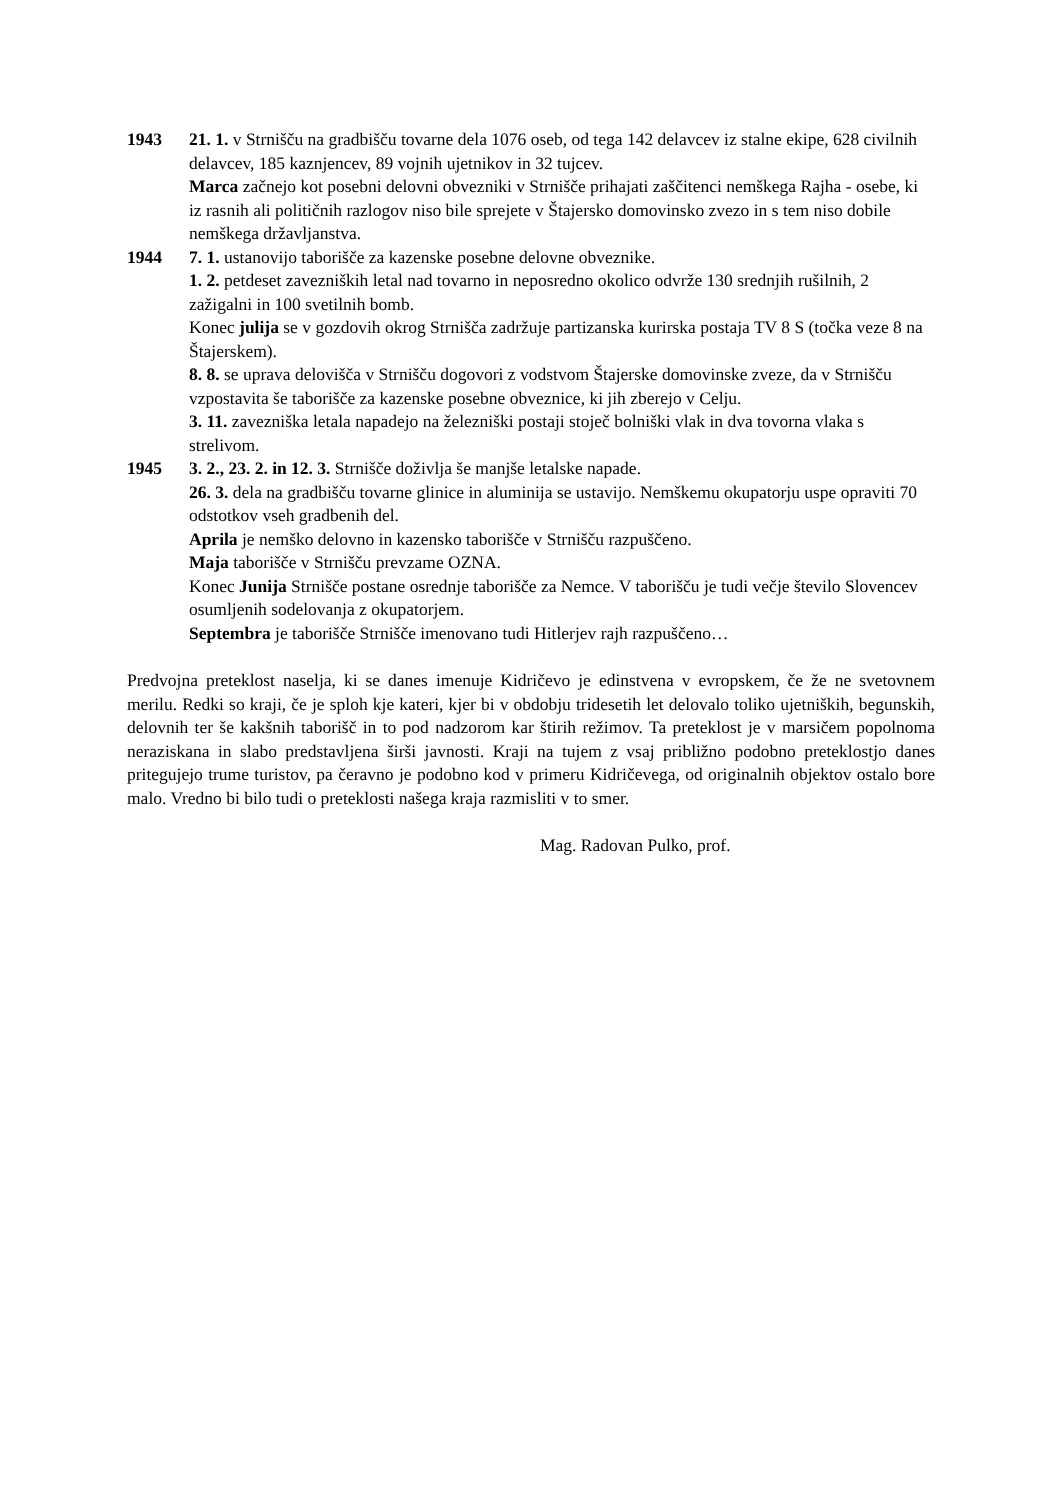1943 21. 1. v Strnišču na gradbišču tovarne dela 1076 oseb, od tega 142 delavcev iz stalne ekipe, 628 civilnih delavcev, 185 kaznjencev, 89 vojnih ujetnikov in 32 tujcev.
Marca začnejo kot posebni delovni obvezniki v Strnišče prihajati zaščitenci nemškega Rajha - osebe, ki iz rasnih ali političnih razlogov niso bile sprejete v Štajersko domovinsko zvezo in s tem niso dobile nemškega državljanstva.
1944 7. 1. ustanovijo taborišče za kazenske posebne delovne obveznike.
1. 2. petdeset zavezniških letal nad tovarno in neposredno okolico odvrže 130 srednjih rušilnih, 2 zažigalni in 100 svetilnih bomb.
Konec julija se v gozdovih okrog Strnišča zadržuje partizanska kurirska postaja TV 8 S (točka veze 8 na Štajerskem).
8. 8. se uprava delovišča v Strnišču dogovori z vodstvom Štajerske domovinske zveze, da v Strnišču vzpostavita še taborišče za kazenske posebne obveznice, ki jih zberejo v Celju.
3. 11. zavezniška letala napadejo na železniški postaji stoječ bolniški vlak in dva tovorna vlaka s strelivom.
1945 3. 2., 23. 2. in 12. 3. Strnišče doživlja še manjše letalske napade.
26. 3. dela na gradbišču tovarne glinice in aluminija se ustavijo. Nemškemu okupatorju uspe opraviti 70 odstotkov vseh gradbenih del.
Aprila je nemško delovno in kazensko taborišče v Strnišču razpuščeno.
Maja taborišče v Strnišču prevzame OZNA.
Konec Junija Strnišče postane osrednje taborišče za Nemce. V taborišču je tudi večje število Slovencev osumljenih sodelovanja z okupatorjem.
Septembra je taborišče Strnišče imenovano tudi Hitlerjev rajh razpuščeno…
Predvojna preteklost naselja, ki se danes imenuje Kidričevo je edinstvena v evropskem, če že ne svetovnem merilu. Redki so kraji, če je sploh kje kateri, kjer bi v obdobju tridesetih let delovalo toliko ujetniških, begunskih, delovnih ter še kakšnih taborišč in to pod nadzorom kar štirih režimov. Ta preteklost je v marsičem popolnoma neraziskana in slabo predstavljena širši javnosti. Kraji na tujem z vsaj približno podobno preteklostjo danes pritegujejo trume turistov, pa čeravno je podobno kod v primeru Kidričevega, od originalnih objektov ostalo bore malo. Vredno bi bilo tudi o preteklosti našega kraja razmisliti v to smer.
Mag. Radovan Pulko, prof.